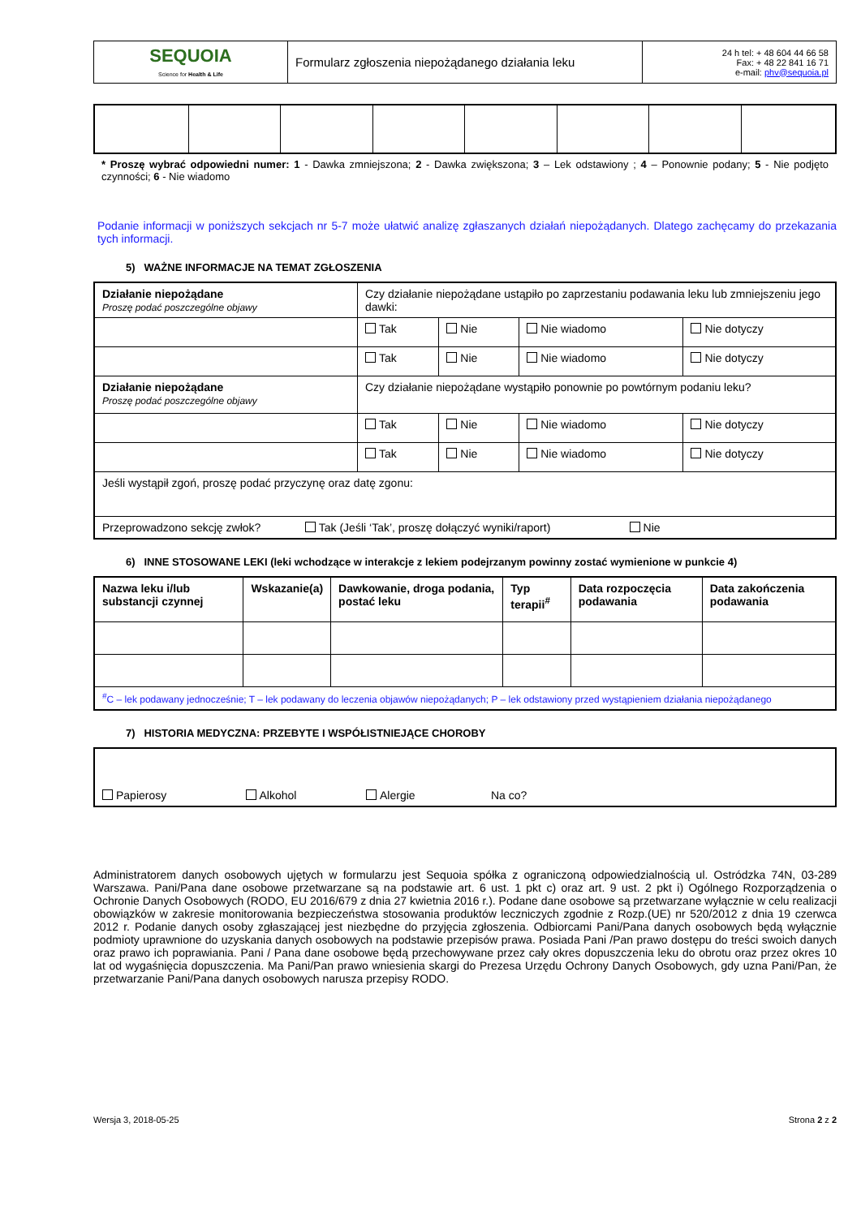| SEQUOIA Science for Health & Life | Formularz zgłoszenia niepożądanego działania leku | 24 h tel: + 48 604 44 66 58 Fax: + 48 22 841 16 71 e-mail: phv@sequoia.pl |
* Proszę wybrać odpowiedni numer: 1 - Dawka zmniejszona; 2 - Dawka zwiększona; 3 – Lek odstawiony ; 4 – Ponownie podany; 5 - Nie podjęto czynności; 6 - Nie wiadomo
Podanie informacji w poniższych sekcjach nr 5-7 może ułatwić analizę zgłaszanych działań niepożądanych. Dlatego zachęcamy do przekazania tych informacji.
5) WAŻNE INFORMACJE NA TEMAT ZGŁOSZENIA
| Działanie niepożądane Proszę podać poszczególne objawy | Czy działanie niepożądane ustąpiło po zaprzestaniu podawania leku lub zmniejszeniu jego dawki: | | | |
| | Tak | Nie | Nie wiadomo | Nie dotyczy |
| | Tak | Nie | Nie wiadomo | Nie dotyczy |
| Działanie niepożądane Proszę podać poszczególne objawy | Czy działanie niepożądane wystąpiło ponownie po powtórnym podaniu leku? | | | |
| | Tak | Nie | Nie wiadomo | Nie dotyczy |
| | Tak | Nie | Nie wiadomo | Nie dotyczy |
| Jeśli wystąpił zgoń, proszę podać przyczynę oraz datę zgonu: | | | | |
| Przeprowadzono sekcję zwłok? Tak (Jeśli ‘Tak’, proszę dołączyć wyniki/raport) Nie | | | | |
6) INNE STOSOWANE LEKI (leki wchodzące w interakcje z lekiem podejrzanym powinny zostać wymienione w punkcie 4)
| Nazwa leku i/lub substancji czynnej | Wskazanie(a) | Dawkowanie, droga podania, postać leku | Typ terapii<sup>#</sup> | Data rozpoczęcia podawania | Data zakończenia podawania |
| --- | --- | --- | --- | --- | --- |
| <sup>#</sup> C – lek podawany jednocześnie; T – lek podawany do leczenia objawów niepożądanych; P – lek odstawiony przed wystąpieniem działania niepożądanego | | | | | |
7) HISTORIA MEDYCZNA: PRZEBYTE I WSPÓŁISTNIEJĄCE CHOROBY
| Papierosy Alkohol Alergie Na co? |
Administratorem danych osobowych ujętych w formularzu jest Sequoia spółka z ograniczoną odpowiedzialnością ul. Ostródzka 74N, 03-289 Warszawa. Pani/Pana dane osobowe przetwarzane są na podstawie art. 6 ust. 1 pkt c) oraz art. 9 ust. 2 pkt i) Ogólnego Rozporządzenia o Ochronie Danych Osobowych (RODO, EU 2016/679 z dnia 27 kwietnia 2016 r.). Podane dane osobowe są przetwarzane wyłącznie w celu realizacji obowiązków w zakresie monitorowania bezpieczeństwa stosowania produktów leczniczych zgodnie z Rozp.(UE) nr 520/2012 z dnia 19 czerwca 2012 r. Podanie danych osoby zgłaszającej jest niezbędne do przyjęcia zgłoszenia. Odbiorcami Pani/Pana danych osobowych będą wyłącznie podmioty uprawnione do uzyskania danych osobowych na podstawie przepisów prawa. Posiada Pani /Pan prawo dostępu do treści swoich danych oraz prawo ich poprawiania. Pani / Pana dane osobowe będą przechowywane przez cały okres dopuszczenia leku do obrotu oraz przez okres 10 lat od wygaśnięcia dopuszczenia. Ma Pani/Pan prawo wniesienia skargi do Prezesa Urzędu Ochrony Danych Osobowych, gdy uzna Pani/Pan, że przetwarzanie Pani/Pana danych osobowych narusza przepisy RODO.
Wersja 3, 2018-05-25 Strona 2 z 2